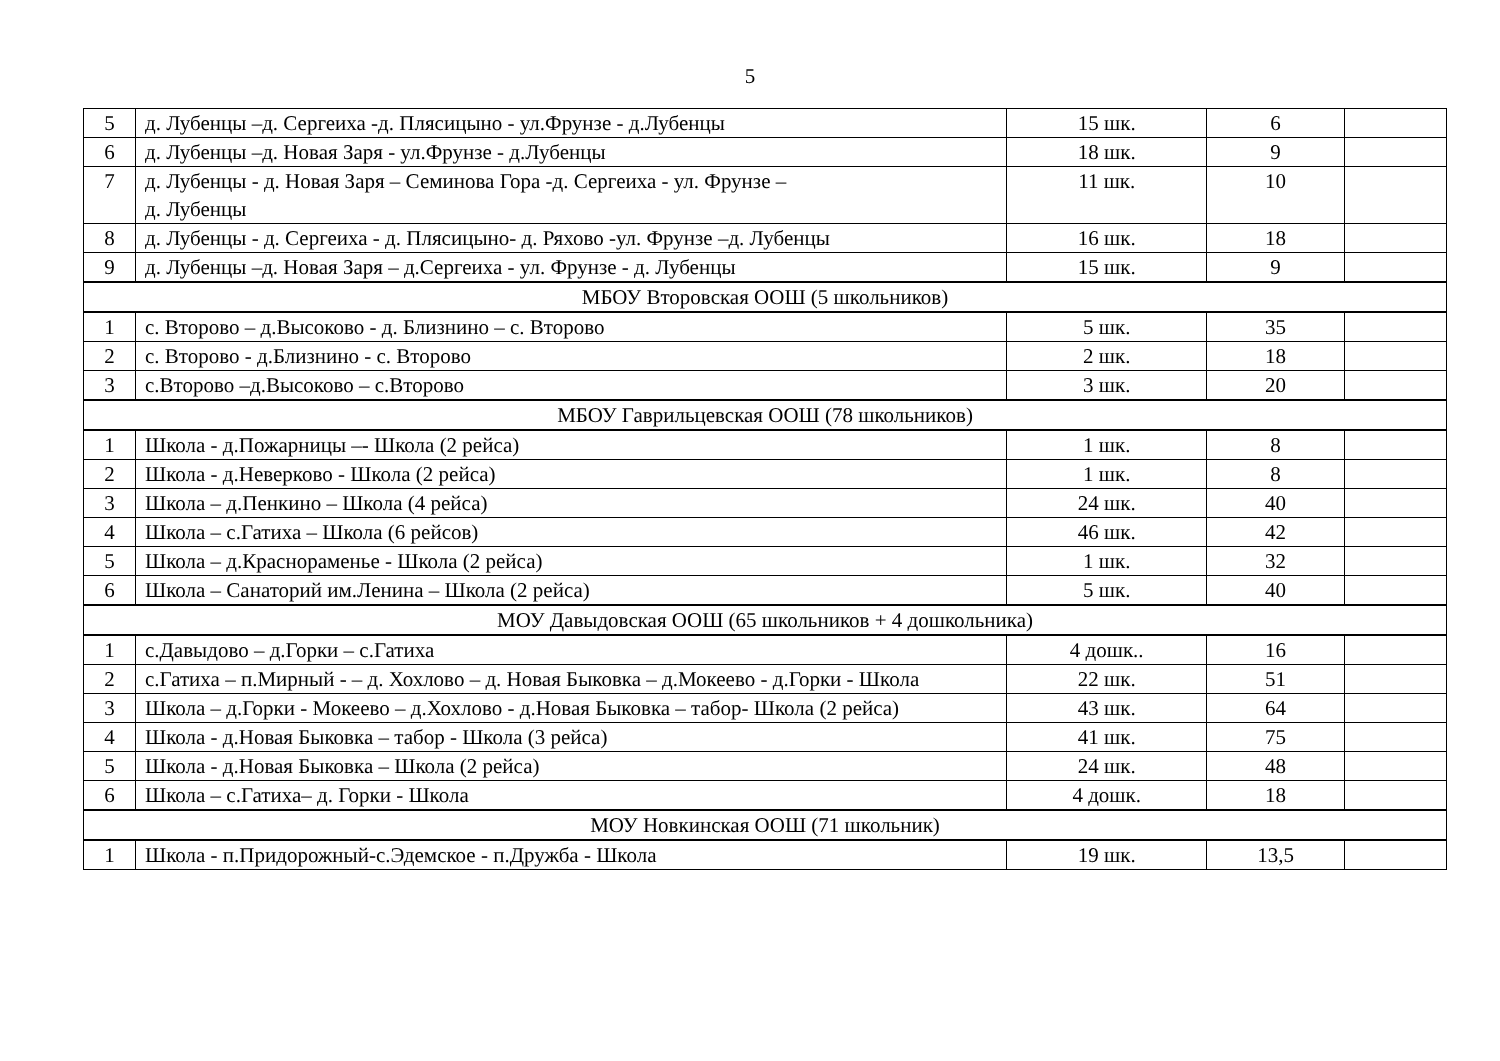5
| 5 | д. Лубенцы –д. Сергеиха -д. Плясицыно - ул.Фрунзе - д.Лубенцы | 15 шк. | 6 | |
| 6 | д. Лубенцы –д. Новая Заря - ул.Фрунзе - д.Лубенцы | 18 шк. | 9 | |
| 7 | д. Лубенцы - д. Новая Заря – Семинова Гора -д. Сергеиха - ул. Фрунзе – д. Лубенцы | 11 шк. | 10 | |
| 8 | д. Лубенцы - д. Сергеиха - д. Плясицыно- д. Ряхово -ул. Фрунзе –д. Лубенцы | 16 шк. | 18 | |
| 9 | д. Лубенцы –д. Новая Заря – д.Сергеиха - ул. Фрунзе - д. Лубенцы | 15 шк. | 9 | |
| МБОУ Второвская ООШ (5 школьников) | | | | |
| 1 | с. Второво – д.Высоково - д. Близнино – с. Второво | 5 шк. | 35 | |
| 2 | с. Второво - д.Близнино - с. Второво | 2 шк. | 18 | |
| 3 | с.Второво –д.Высоково – с.Второво | 3 шк. | 20 | |
| МБОУ Гаврильцевская ООШ (78 школьников) | | | | |
| 1 | Школа - д.Пожарницы –- Школа (2 рейса) | 1 шк. | 8 | |
| 2 | Школа - д.Неверково - Школа (2 рейса) | 1 шк. | 8 | |
| 3 | Школа – д.Пенкино – Школа (4 рейса) | 24 шк. | 40 | |
| 4 | Школа – с.Гатиха – Школа (6 рейсов) | 46 шк. | 42 | |
| 5 | Школа – д.Краснораменье - Школа (2 рейса) | 1 шк. | 32 | |
| 6 | Школа – Санаторий им.Ленина – Школа (2 рейса) | 5 шк. | 40 | |
| МОУ Давыдовская ООШ (65 школьников + 4 дошкольника) | | | | |
| 1 | с.Давыдово – д.Горки – с.Гатиха | 4 дошк.. | 16 | |
| 2 | с.Гатиха – п.Мирный - – д. Хохлово – д. Новая Быковка – д.Мокеево - д.Горки - Школа | 22 шк. | 51 | |
| 3 | Школа – д.Горки - Мокеево – д.Хохлово - д.Новая Быковка – табор- Школа (2 рейса) | 43 шк. | 64 | |
| 4 | Школа - д.Новая Быковка – табор - Школа (3 рейса) | 41 шк. | 75 | |
| 5 | Школа - д.Новая Быковка – Школа (2 рейса) | 24 шк. | 48 | |
| 6 | Школа – с.Гатиха– д. Горки - Школа | 4 дошк. | 18 | |
| МОУ Новкинская ООШ (71 школьник) | | | | |
| 1 | Школа - п.Придорожный-с.Эдемское - п.Дружба - Школа | 19 шк. | 13,5 | |